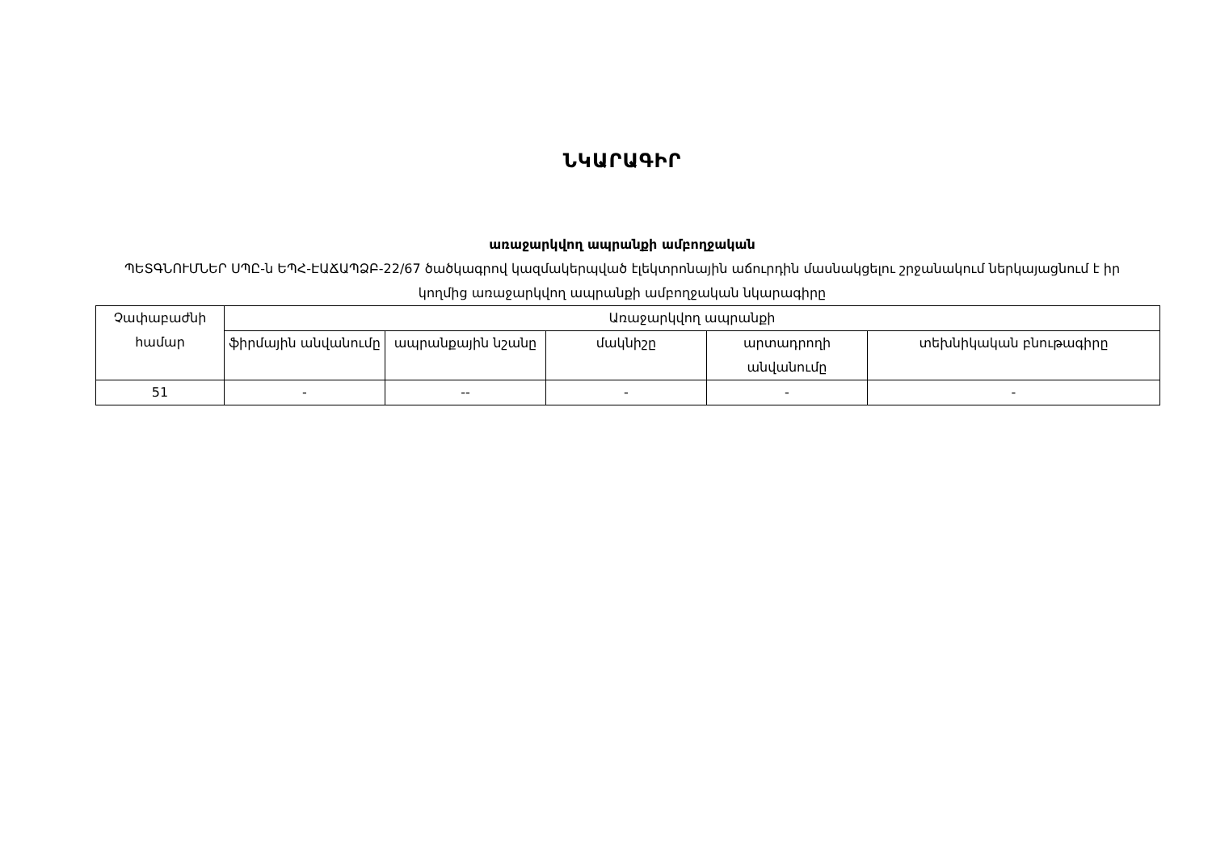ՆԿԱՐԱԳԻՐ
առաջարկվող ապրանքի ամբողջական
ՊԵՏԳՆՈՒՄՆԵՐ ՍՊԸ-ն ԵՊՀ-ԷԱՃԱՊՁԲ-22/67 ծածկագրով կազմակերպված էլեկտրոնային աճուրդին մասնակցելու շրջանակում ներկայացնում է իր կողմից առաջարկվող ապրանքի ամբողջական նկարագիրը
| Չափաբաժնի համար | Առաջարկվող ապրանքի | | | | |
| --- | --- | --- | --- | --- | --- |
| | ֆիրմային անվանումը | ապրանքային նշանը | մակնիշը | արտադրողի անվանումը | տեխնիկական բնութագիրը |
| 51 | - | -- | - | - | - |